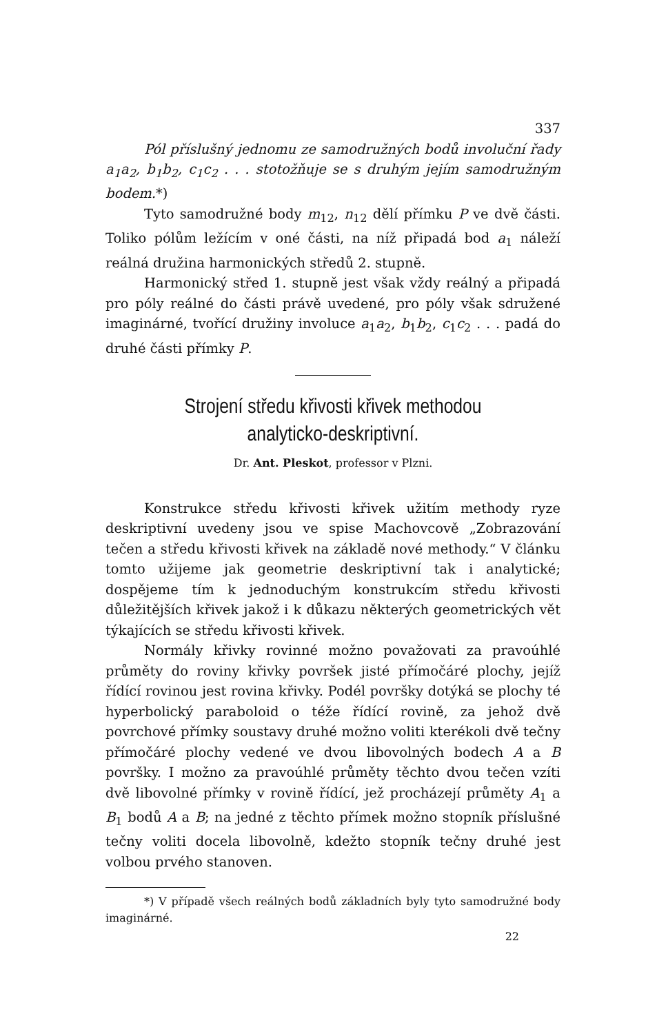337
Pól příslušný jednomu ze samodružných bodů involuční řady a<sub>1</sub>a<sub>2</sub>, b<sub>1</sub>b<sub>2</sub>, c<sub>1</sub>c<sub>2</sub> . . . stotožňuje se s druhým jejím samodružným bodem.*)
Tyto samodružné body m<sub>12</sub>, n<sub>12</sub> dělí přímku P ve dvě části. Toliko pólům ležícím v oné části, na níž připadá bod a<sub>1</sub> náleží reálná družina harmonických středů 2. stupně.
Harmonický střed 1. stupně jest však vždy reálný a připadá pro póly reálné do části právě uvedené, pro póly však sdružené imaginárné, tvořící družiny involuce a<sub>1</sub>a<sub>2</sub>, b<sub>1</sub>b<sub>2</sub>, c<sub>1</sub>c<sub>2</sub> . . . padá do druhé části přímky P.
Strojení středu křivosti křivek methodou
analyticko-deskriptivní.
Dr. Ant. Pleskot, professor v Plzni.
Konstrukce středu křivosti křivek užitím methody ryze deskriptivní uvedeny jsou ve spise Machovcově „Zobrazování tečen a středu křivosti křivek na základě nové methody.“ V článku tomto užijeme jak geometrie deskriptivní tak i analytické; dospějeme tím k jednoduchým konstrukcím středu křivosti důležitějších křivek jakož i k důkazu některých geometrických vět týkajících se středu křivosti křivek.
Normály křivky rovinné možno považovati za pravoúhlé průměty do roviny křivky površek jisté přímočáré plochy, jejíž řídící rovinou jest rovina křivky. Podél površky dotýká se plochy té hyperbolický paraboloid o téže řídící rovině, za jehož dvě povrchové přímky soustavy druhé možno voliti kterékoli dvě tečny přímočáré plochy vedené ve dvou libovolných bodech A a B površky. I možno za pravoúhlé průměty těchto dvou tečen vzíti dvě libovolné přímky v rovině řídící, jež procházejí průměty A<sub>1</sub> a B<sub>1</sub> bodů A a B; na jedné z těchto přímek možno stopník příslušné tečny voliti docela libovolně, kdežto stopník tečny druhé jest volbou prvého stanoven.
*) V případě všech reálných bodů základních byly tyto samodružné body imaginárné.
22